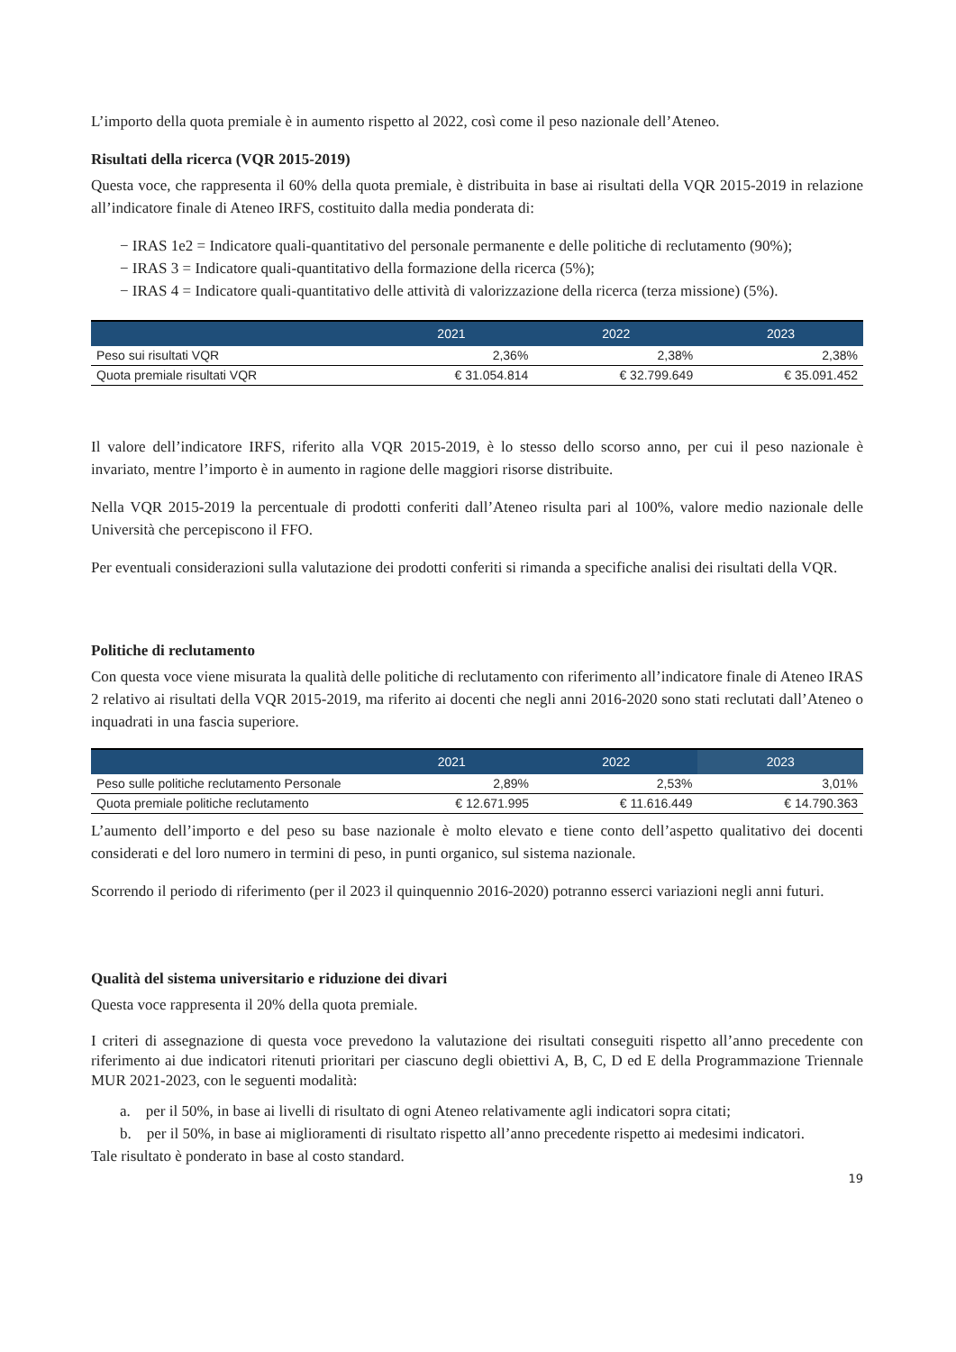L’importo della quota premiale è in aumento rispetto al 2022, così come il peso nazionale dell’Ateneo.
Risultati della ricerca (VQR 2015-2019)
Questa voce, che rappresenta il 60% della quota premiale, è distribuita in base ai risultati della VQR 2015-2019 in relazione all’indicatore finale di Ateneo IRFS, costituito dalla media ponderata di:
− IRAS 1e2 = Indicatore quali-quantitativo del personale permanente e delle politiche di reclutamento (90%);
− IRAS 3 = Indicatore quali-quantitativo della formazione della ricerca (5%);
− IRAS 4 = Indicatore quali-quantitativo delle attività di valorizzazione della ricerca (terza missione) (5%).
| | 2021 | 2022 | 2023 |
| --- | --- | --- | --- |
| Peso sui risultati VQR | 2,36% | 2,38% | 2,38% |
| Quota premiale risultati VQR | € 31.054.814 | € 32.799.649 | € 35.091.452 |
Il valore dell’indicatore IRFS, riferito alla VQR 2015-2019, è lo stesso dello scorso anno, per cui il peso nazionale è invariato, mentre l’importo è in aumento in ragione delle maggiori risorse distribuite.
Nella VQR 2015-2019 la percentuale di prodotti conferiti dall’Ateneo risulta pari al 100%, valore medio nazionale delle Università che percepiscono il FFO.
Per eventuali considerazioni sulla valutazione dei prodotti conferiti si rimanda a specifiche analisi dei risultati della VQR.
Politiche di reclutamento
Con questa voce viene misurata la qualità delle politiche di reclutamento con riferimento all’indicatore finale di Ateneo IRAS 2 relativo ai risultati della VQR 2015-2019, ma riferito ai docenti che negli anni 2016-2020 sono stati reclutati dall’Ateneo o inquadrati in una fascia superiore.
| | 2021 | 2022 | 2023 |
| --- | --- | --- | --- |
| Peso sulle politiche reclutamento Personale | 2,89% | 2,53% | 3,01% |
| Quota premiale politiche reclutamento | € 12.671.995 | € 11.616.449 | € 14.790.363 |
L’aumento dell’importo e del peso su base nazionale è molto elevato e tiene conto dell’aspetto qualitativo dei docenti considerati e del loro numero in termini di peso, in punti organico, sul sistema nazionale.
Scorrendo il periodo di riferimento (per il 2023 il quinquennio 2016-2020) potranno esserci variazioni negli anni futuri.
Qualità del sistema universitario e riduzione dei divari
Questa voce rappresenta il 20% della quota premiale.
I criteri di assegnazione di questa voce prevedono la valutazione dei risultati conseguiti rispetto all’anno precedente con riferimento ai due indicatori ritenuti prioritari per ciascuno degli obiettivi A, B, C, D ed E della Programmazione Triennale MUR 2021-2023, con le seguenti modalità:
a. per il 50%, in base ai livelli di risultato di ogni Ateneo relativamente agli indicatori sopra citati;
b. per il 50%, in base ai miglioramenti di risultato rispetto all’anno precedente rispetto ai medesimi indicatori.
Tale risultato è ponderato in base al costo standard.
19